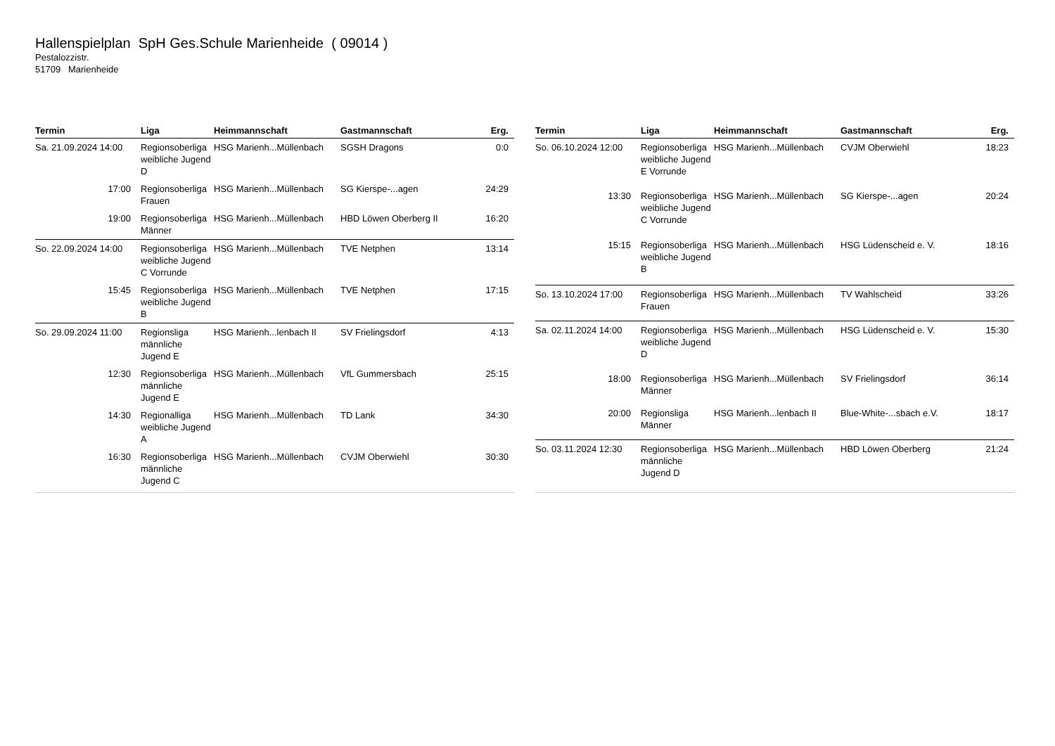Hallenspielplan SpH Ges.Schule Marienheide ( 09014 )
Pestalozzistr.
51709 Marienheide
| Termin | Liga | Heimmannschaft | Gastmannschaft | Erg. |
| --- | --- | --- | --- | --- |
| Sa. 21.09.2024 14:00 | Regionsoberliga weibliche Jugend D | HSG Marienh...Müllenbach | SGSH Dragons | 0:0 |
| 17:00 | Regionsoberliga Frauen | HSG Marienh...Müllenbach | SG Kierspe-...agen | 24:29 |
| 19:00 | Regionsoberliga Männer | HSG Marienh...Müllenbach | HBD Löwen Oberberg II | 16:20 |
| So. 22.09.2024 14:00 | Regionsoberliga weibliche Jugend C Vorrunde | HSG Marienh...Müllenbach | TVE Netphen | 13:14 |
| 15:45 | Regionsoberliga weibliche Jugend B | HSG Marienh...Müllenbach | TVE Netphen | 17:15 |
| So. 29.09.2024 11:00 | Regionsliga männliche Jugend E | HSG Marienh...lenbach II | SV Frielingsdorf | 4:13 |
| 12:30 | Regionsoberliga männliche Jugend E | HSG Marienh...Müllenbach | VfL Gummersbach | 25:15 |
| 14:30 | Regionalliga weibliche Jugend A | HSG Marienh...Müllenbach | TD Lank | 34:30 |
| 16:30 | Regionsoberliga männliche Jugend C | HSG Marienh...Müllenbach | CVJM Oberwiehl | 30:30 |
| Termin | Liga | Heimmannschaft | Gastmannschaft | Erg. |
| --- | --- | --- | --- | --- |
| So. 06.10.2024 12:00 | Regionsoberliga weibliche Jugend E Vorrunde | HSG Marienh...Müllenbach | CVJM Oberwiehl | 18:23 |
| 13:30 | Regionsoberliga weibliche Jugend C Vorrunde | HSG Marienh...Müllenbach | SG Kierspe-...agen | 20:24 |
| 15:15 | Regionsoberliga weibliche Jugend B | HSG Marienh...Müllenbach | HSG Lüdenscheid e. V. | 18:16 |
| So. 13.10.2024 17:00 | Regionsoberliga Frauen | HSG Marienh...Müllenbach | TV Wahlscheid | 33:26 |
| Sa. 02.11.2024 14:00 | Regionsoberliga weibliche Jugend D | HSG Marienh...Müllenbach | HSG Lüdenscheid e. V. | 15:30 |
| 18:00 | Regionsoberliga Männer | HSG Marienh...Müllenbach | SV Frielingsdorf | 36:14 |
| 20:00 | Regionsliga Männer | HSG Marienh...lenbach II | Blue-White-...sbach e.V. | 18:17 |
| So. 03.11.2024 12:30 | Regionsoberliga männliche Jugend D | HSG Marienh...Müllenbach | HBD Löwen Oberberg | 21:24 |